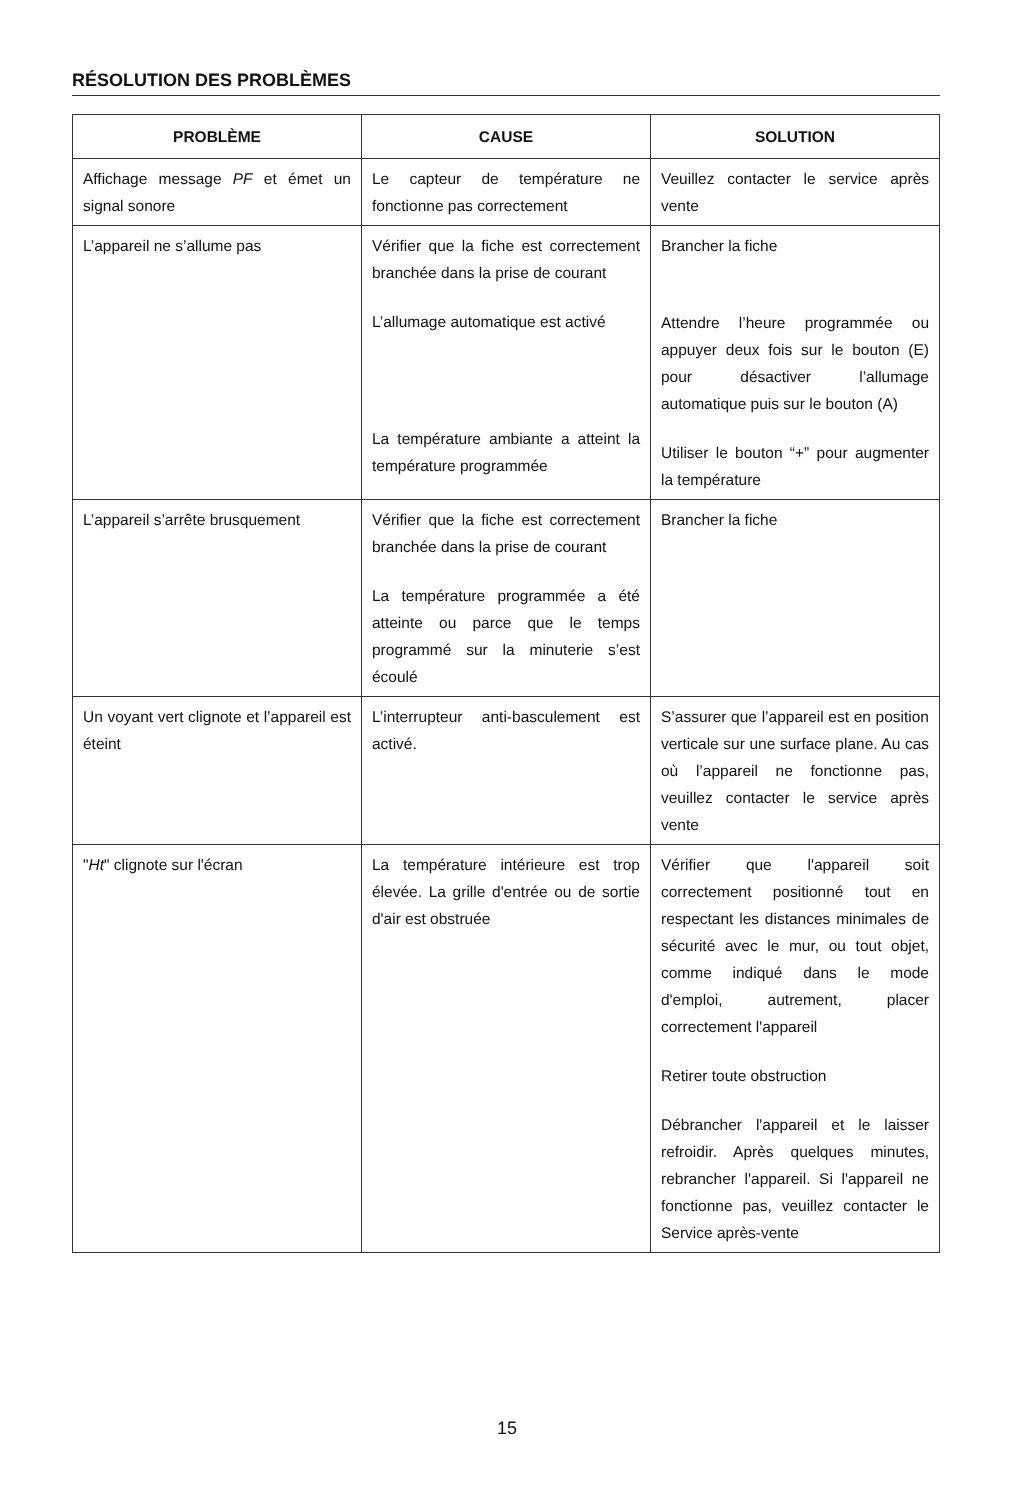RÉSOLUTION DES PROBLÈMES
| PROBLÈME | CAUSE | SOLUTION |
| --- | --- | --- |
| Affichage message PF et émet un signal sonore | Le capteur de température ne fonctionne pas correctement | Veuillez contacter le service après vente |
| L’appareil ne s’allume pas | Vérifier que la fiche est correctement branchée dans la prise de courant L’allumage automatique est activé La température ambiante a atteint la température programmée | Brancher la fiche Attendre l’heure programmée ou appuyer deux fois sur le bouton (E) pour désactiver l’allumage automatique puis sur le bouton (A) Utiliser le bouton “+” pour augmenter la température |
| L’appareil s’arrête brusquement | Vérifier que la fiche est correctement branchée dans la prise de courant La température programmée a été atteinte ou parce que le temps programmé sur la minuterie s’est écoulé | Brancher la fiche |
| Un voyant vert clignote et l’appareil est éteint | L’interrupteur anti-basculement est activé. | S’assurer que l’appareil est en position verticale sur une surface plane. Au cas où l’appareil ne fonctionne pas, veuillez contacter le service après vente |
| " Ht " clignote sur l'écran | La température intérieure est trop élevée. La grille d'entrée ou de sortie d'air est obstruée | Vérifier que l'appareil soit correctement positionné tout en respectant les distances minimales de sécurité avec le mur, ou tout objet, comme indiqué dans le mode d'emploi, autrement, placer correctement l'appareil Retirer toute obstruction Débrancher l'appareil et le laisser refroidir. Après quelques minutes, rebrancher l'appareil. Si l'appareil ne fonctionne pas, veuillez contacter le Service après-vente |
15